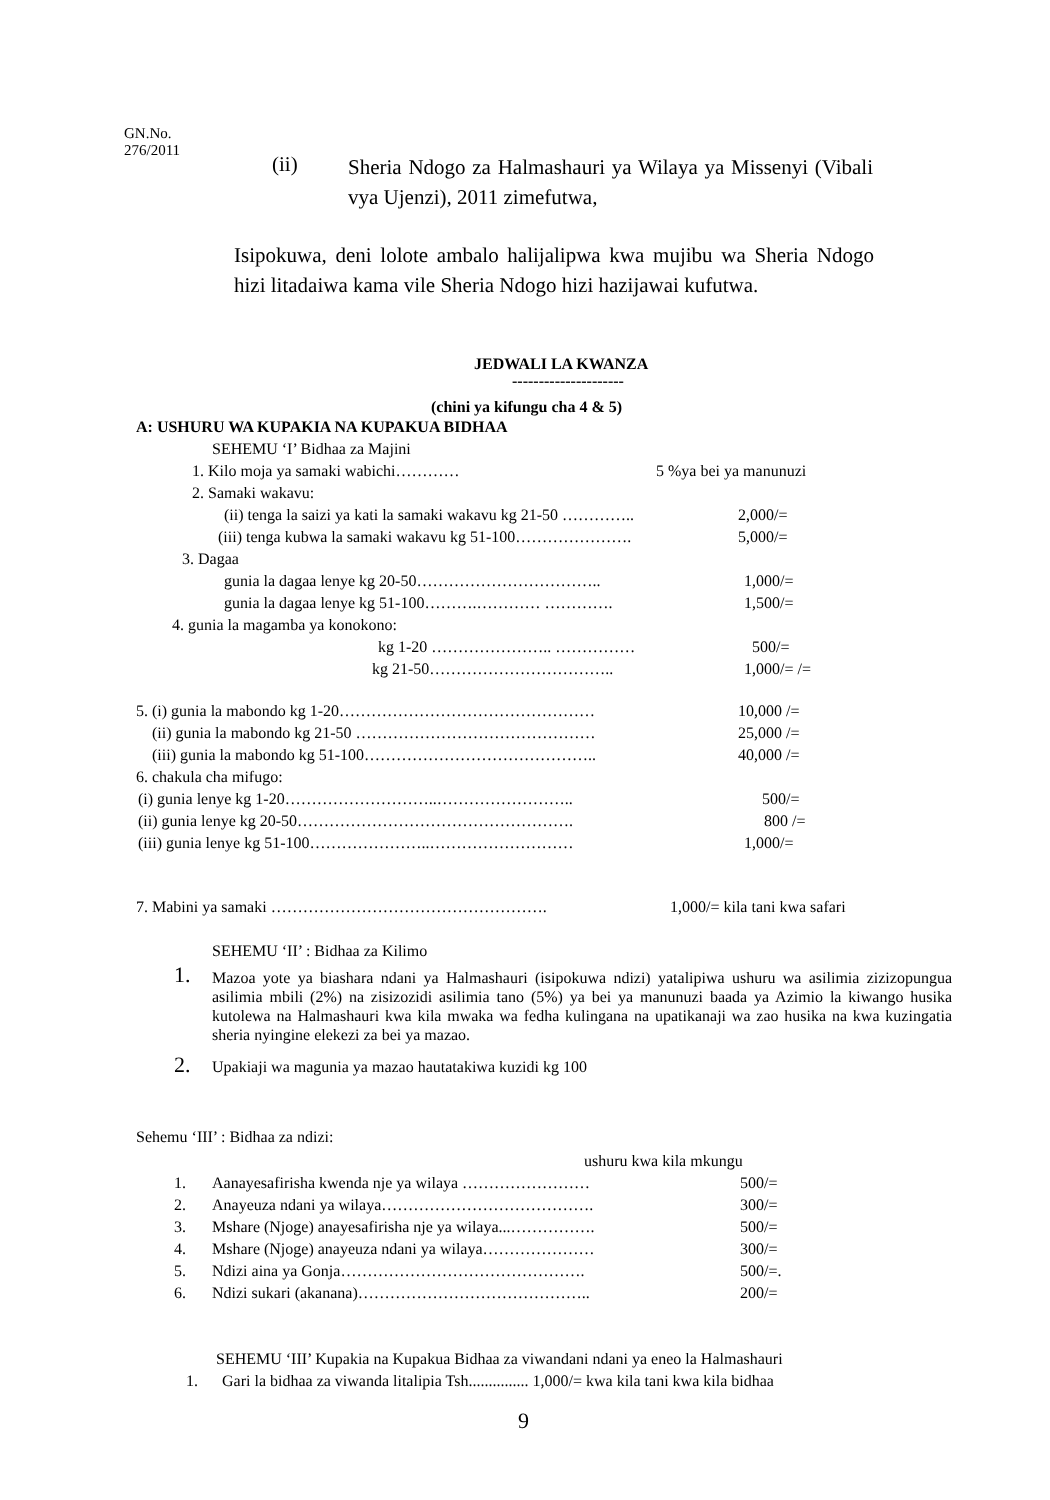GN.No.
276/2011
(ii)
Sheria Ndogo za Halmashauri ya Wilaya ya Missenyi (Vibali vya Ujenzi), 2011 zimefutwa,
Isipokuwa, deni lolote ambalo halijalipwa kwa mujibu wa Sheria Ndogo hizi litadaiwa kama vile Sheria Ndogo hizi hazijawai kufutwa.
JEDWALI LA KWANZA
---------------------
(chini ya kifungu cha 4 & 5)
A: USHURU WA KUPAKIA NA KUPAKUA BIDHAA
SEHEMU ‘I’ Bidhaa za Majini
1. Kilo moja ya samaki wabichi………… 5 %ya bei ya manunuzi
2. Samaki wakavu:
(ii) tenga la saizi ya kati la samaki wakavu kg 21-50 ………….. 2,000/=
(iii) tenga kubwa la samaki wakavu kg 51-100…………………. 5,000/=
3. Dagaa
gunia la dagaa lenye kg 20-50…………………………….. 1,000/=
gunia la dagaa lenye kg 51-100……….………… …………. 1,500/=
4. gunia la magamba ya konokono:
kg 1-20 ………………….. …………… 500/=
kg 21-50…………………………….. 1,000/= /=
5. (i) gunia la mabondo kg 1-20………………………………………… 10,000 /=
(ii) gunia la mabondo kg 21-50 ……………………………………… 25,000 /=
(iii) gunia la mabondo kg 51-100…………………………………….. 40,000 /=
6. chakula cha mifugo:
(i) gunia lenye kg 1-20………………………..…………………….. 500/=
(ii) gunia lenye kg 20-50……………………………………………. 800 /=
(iii) gunia lenye kg 51-100…………………..……………………… 1,000/=
7. Mabini ya samaki ……………………………………………. 1,000/= kila tani kwa safari
SEHEMU ‘II’ : Bidhaa za Kilimo
1.
Mazoa yote ya biashara ndani ya Halmashauri (isipokuwa ndizi) yatalipiwa ushuru wa asilimia zizizopungua asilimia mbili (2%) na zisizozidi asilimia tano (5%) ya bei ya manunuzi baada ya Azimio la kiwango husika kutolewa na Halmashauri kwa kila mwaka wa fedha kulingana na upatikanaji wa zao husika na kwa kuzingatia sheria nyingine elekezi za bei ya mazao.
2. Upakiaji wa magunia ya mazao hautatakiwa kuzidi kg 100
Sehemu ‘III’ : Bidhaa za ndizi:
ushuru kwa kila mkungu
1. Aanayesafirisha kwenda nje ya wilaya …………………… 500/=
2. Anayeuza ndani ya wilaya…………………………………. 300/=
3. Mshare (Njoge) anayesafirisha nje ya wilaya...……………. 500/=
4. Mshare (Njoge) anayeuza ndani ya wilaya………………… 300/=
5. Ndizi aina ya Gonja………………………………………. 500/=.
6. Ndizi sukari (akanana)…………………………………….. 200/=
SEHEMU ‘III’ Kupakia na Kupakua Bidhaa za viwandani ndani ya eneo la Halmashauri
1. Gari la bidhaa za viwanda litalipia Tsh............... 1,000/= kwa kila tani kwa kila bidhaa
9